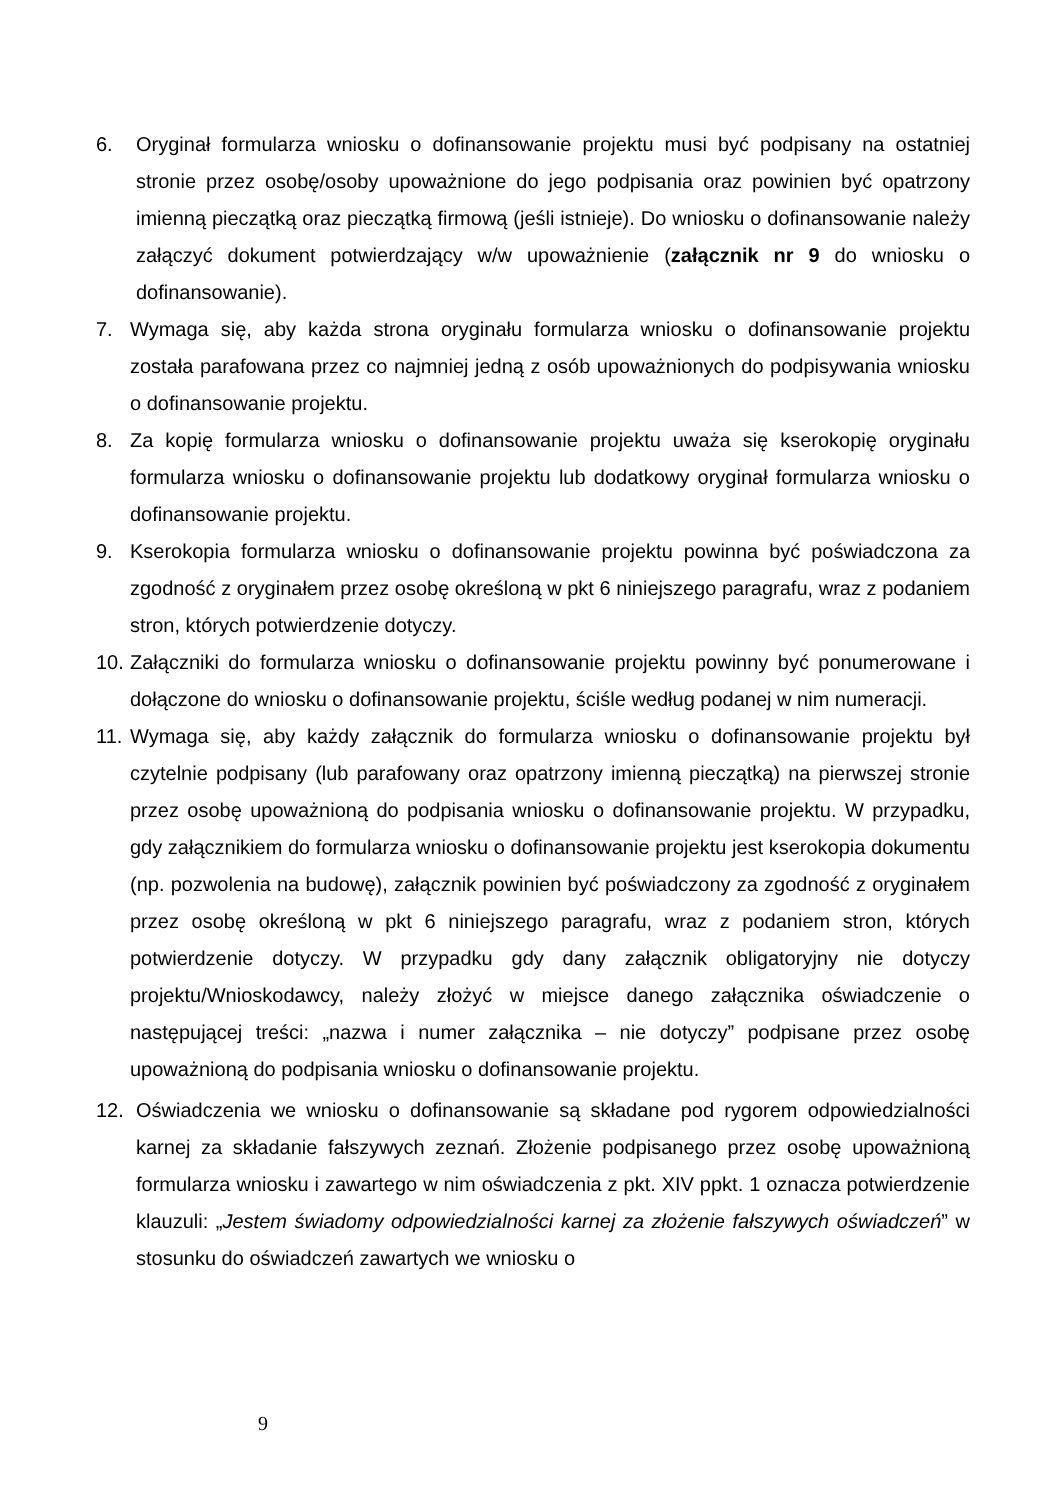6. Oryginał formularza wniosku o dofinansowanie projektu musi być podpisany na ostatniej stronie przez osobę/osoby upoważnione do jego podpisania oraz powinien być opatrzony imienną pieczątką oraz pieczątką firmową (jeśli istnieje). Do wniosku o dofinansowanie należy załączyć dokument potwierdzający w/w upoważnienie (załącznik nr 9 do wniosku o dofinansowanie).
7. Wymaga się, aby każda strona oryginału formularza wniosku o dofinansowanie projektu została parafowana przez co najmniej jedną z osób upoważnionych do podpisywania wniosku o dofinansowanie projektu.
8. Za kopię formularza wniosku o dofinansowanie projektu uważa się kserokopię oryginału formularza wniosku o dofinansowanie projektu lub dodatkowy oryginał formularza wniosku o dofinansowanie projektu.
9. Kserokopia formularza wniosku o dofinansowanie projektu powinna być poświadczona za zgodność z oryginałem przez osobę określoną w pkt 6 niniejszego paragrafu, wraz z podaniem stron, których potwierdzenie dotyczy.
10.
Załączniki do formularza wniosku o dofinansowanie projektu powinny być ponumerowane i dołączone do wniosku o dofinansowanie projektu, ściśle według podanej w nim numeracji.
11.
Wymaga się, aby każdy załącznik do formularza wniosku o dofinansowanie projektu był czytelnie podpisany (lub parafowany oraz opatrzony imienną pieczątką) na pierwszej stronie przez osobę upoważnioną do podpisania wniosku o dofinansowanie projektu. W przypadku, gdy załącznikiem do formularza wniosku o dofinansowanie projektu jest kserokopia dokumentu (np. pozwolenia na budowę), załącznik powinien być poświadczony za zgodność z oryginałem przez osobę określoną w pkt 6 niniejszego paragrafu, wraz z podaniem stron, których potwierdzenie dotyczy. W przypadku gdy dany załącznik obligatoryjny nie dotyczy projektu/Wnioskodawcy, należy złożyć w miejsce danego załącznika oświadczenie o następującej treści: „nazwa i numer załącznika – nie dotyczy” podpisane przez osobę upoważnioną do podpisania wniosku o dofinansowanie projektu.
12. Oświadczenia we wniosku o dofinansowanie są składane pod rygorem odpowiedzialności karnej za składanie fałszywych zeznań. Złożenie podpisanego przez osobę upoważnioną formularza wniosku i zawartego w nim oświadczenia z pkt. XIV ppkt. 1 oznacza potwierdzenie klauzuli: „Jestem świadomy odpowiedzialności karnej za złożenie fałszywych oświadczeń” w stosunku do oświadczeń zawartych we wniosku o
9